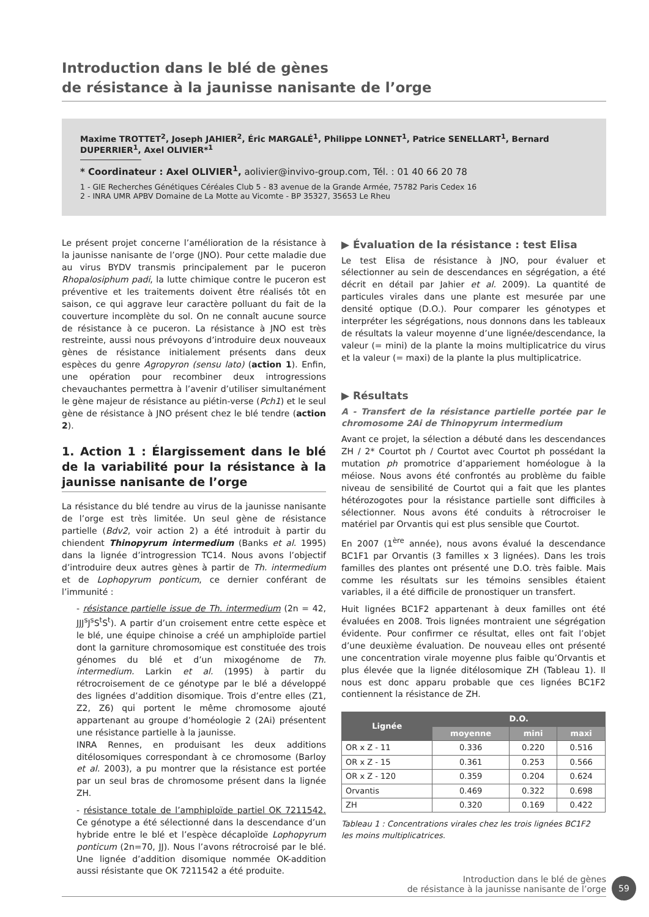Introduction dans le blé de gènes
de résistance à la jaunisse nanisante de l’orge
Maxime TROTTET<sup>2</sup>, Joseph JAHIER<sup>2</sup>, Éric MARGALÉ<sup>1</sup>, Philippe LONNET<sup>1</sup>, Patrice SENELLART<sup>1</sup>, Bernard DUPERRIER<sup>1</sup>, Axel OLIVIER*<sup>1</sup>
* Coordinateur : Axel OLIVIER<sup>1</sup>, aolivier@invivo-group.com, Tél. : 01 40 66 20 78
1 - GIE Recherches Génétiques Céréales Club 5 - 83 avenue de la Grande Armée, 75782 Paris Cedex 16
2 - INRA UMR APBV Domaine de La Motte au Vicomte - BP 35327, 35653 Le Rheu
Le présent projet concerne l’amélioration de la résistance à la jaunisse nanisante de l’orge (JNO). Pour cette maladie due au virus BYDV transmis principalement par le puceron Rhopalosiphum padi, la lutte chimique contre le puceron est préventive et les traitements doivent être réalisés tôt en saison, ce qui aggrave leur caractère polluant du fait de la couverture incomplète du sol. On ne connaît aucune source de résistance à ce puceron. La résistance à JNO est très restreinte, aussi nous prévoyons d’introduire deux nouveaux gènes de résistance initialement présents dans deux espèces du genre Agropyron (sensu lato) (action 1). Enfin, une opération pour recombiner deux introgressions chevauchantes permettra à l’avenir d’utiliser simultanément le gène majeur de résistance au piétin-verse (Pch1) et le seul gène de résistance à JNO présent chez le blé tendre (action 2).
1. Action 1 : Élargissement dans le blé de la variabilité pour la résistance à la jaunisse nanisante de l’orge
La résistance du blé tendre au virus de la jaunisse nanisante de l’orge est très limitée. Un seul gène de résistance partielle (Bdv2, voir action 2) a été introduit à partir du chiendent Thinopyrum intermedium (Banks et al. 1995) dans la lignée d’introgression TC14. Nous avons l’objectif d’introduire deux autres gènes à partir de Th. intermedium et de Lophopyrum ponticum, ce dernier conférant de l’immunité :
- résistance partielle issue de Th. intermedium (2n = 42, JJJ<sup>s</sup>J<sup>s</sup>S<sup>t</sup>S<sup>t</sup>). A partir d’un croisement entre cette espèce et le blé, une équipe chinoise a créé un amphiploïde partiel dont la garniture chromosomique est constituée des trois génomes du blé et d’un mixogénome de Th. intermedium. Larkin et al. (1995) à partir du rétrocroisement de ce génotype par le blé a développé des lignées d’addition disomique. Trois d’entre elles (Z1, Z2, Z6) qui portent le même chromosome ajouté appartenant au groupe d’homéologie 2 (2Ai) présentent une résistance partielle à la jaunisse.
INRA Rennes, en produisant les deux additions ditélosomiques correspondant à ce chromosome (Barloy et al. 2003), a pu montrer que la résistance est portée par un seul bras de chromosome présent dans la lignée ZH.
- résistance totale de l’amphiploïde partiel OK 7211542. Ce génotype a été sélectionné dans la descendance d’un hybride entre le blé et l’espèce décaploïde Lophopyrum ponticum (2n=70, JJ). Nous l’avons rétrocroisé par le blé. Une lignée d’addition disomique nommée OK-addition aussi résistante que OK 7211542 a été produite.
▶ Évaluation de la résistance : test Elisa
Le test Elisa de résistance à JNO, pour évaluer et sélectionner au sein de descendances en ségrégation, a été décrit en détail par Jahier et al. 2009). La quantité de particules virales dans une plante est mesurée par une densité optique (D.O.). Pour comparer les génotypes et interpréter les ségrégations, nous donnons dans les tableaux de résultats la valeur moyenne d’une lignée/descendance, la valeur (= mini) de la plante la moins multiplicatrice du virus et la valeur (= maxi) de la plante la plus multiplicatrice.
▶ Résultats
A - Transfert de la résistance partielle portée par le chromosome 2Ai de Thinopyrum intermedium
Avant ce projet, la sélection a débuté dans les descendances ZH / 2* Courtot ph / Courtot avec Courtot ph possédant la mutation ph promotrice d’appariement homéologue à la méiose. Nous avons été confrontés au problème du faible niveau de sensibilité de Courtot qui a fait que les plantes hétérozogotes pour la résistance partielle sont difficiles à sélectionner. Nous avons été conduits à rétrocroiser le matériel par Orvantis qui est plus sensible que Courtot.
En 2007 (1<sup>ère</sup> année), nous avons évalué la descendance BC1F1 par Orvantis (3 familles x 3 lignées). Dans les trois familles des plantes ont présenté une D.O. très faible. Mais comme les résultats sur les témoins sensibles étaient variables, il a été difficile de pronostiquer un transfert.
Huit lignées BC1F2 appartenant à deux familles ont été évaluées en 2008. Trois lignées montraient une ségrégation évidente. Pour confirmer ce résultat, elles ont fait l’objet d’une deuxième évaluation. De nouveau elles ont présenté une concentration virale moyenne plus faible qu’Orvantis et plus élevée que la lignée ditélosomique ZH (Tableau 1). Il nous est donc apparu probable que ces lignées BC1F2 contiennent la résistance de ZH.
| Lignée | D.O. | | |
| --- | --- | --- | --- |
| | moyenne | mini | maxi |
| OR x Z - 11 | 0.336 | 0.220 | 0.516 |
| OR x Z - 15 | 0.361 | 0.253 | 0.566 |
| OR x Z - 120 | 0.359 | 0.204 | 0.624 |
| Orvantis | 0.469 | 0.322 | 0.698 |
| ZH | 0.320 | 0.169 | 0.422 |
Tableau 1 : Concentrations virales chez les trois lignées BC1F2
les moins multiplicatrices.
Introduction dans le blé de gènes
de résistance à la jaunisse nanisante de l’orge
59